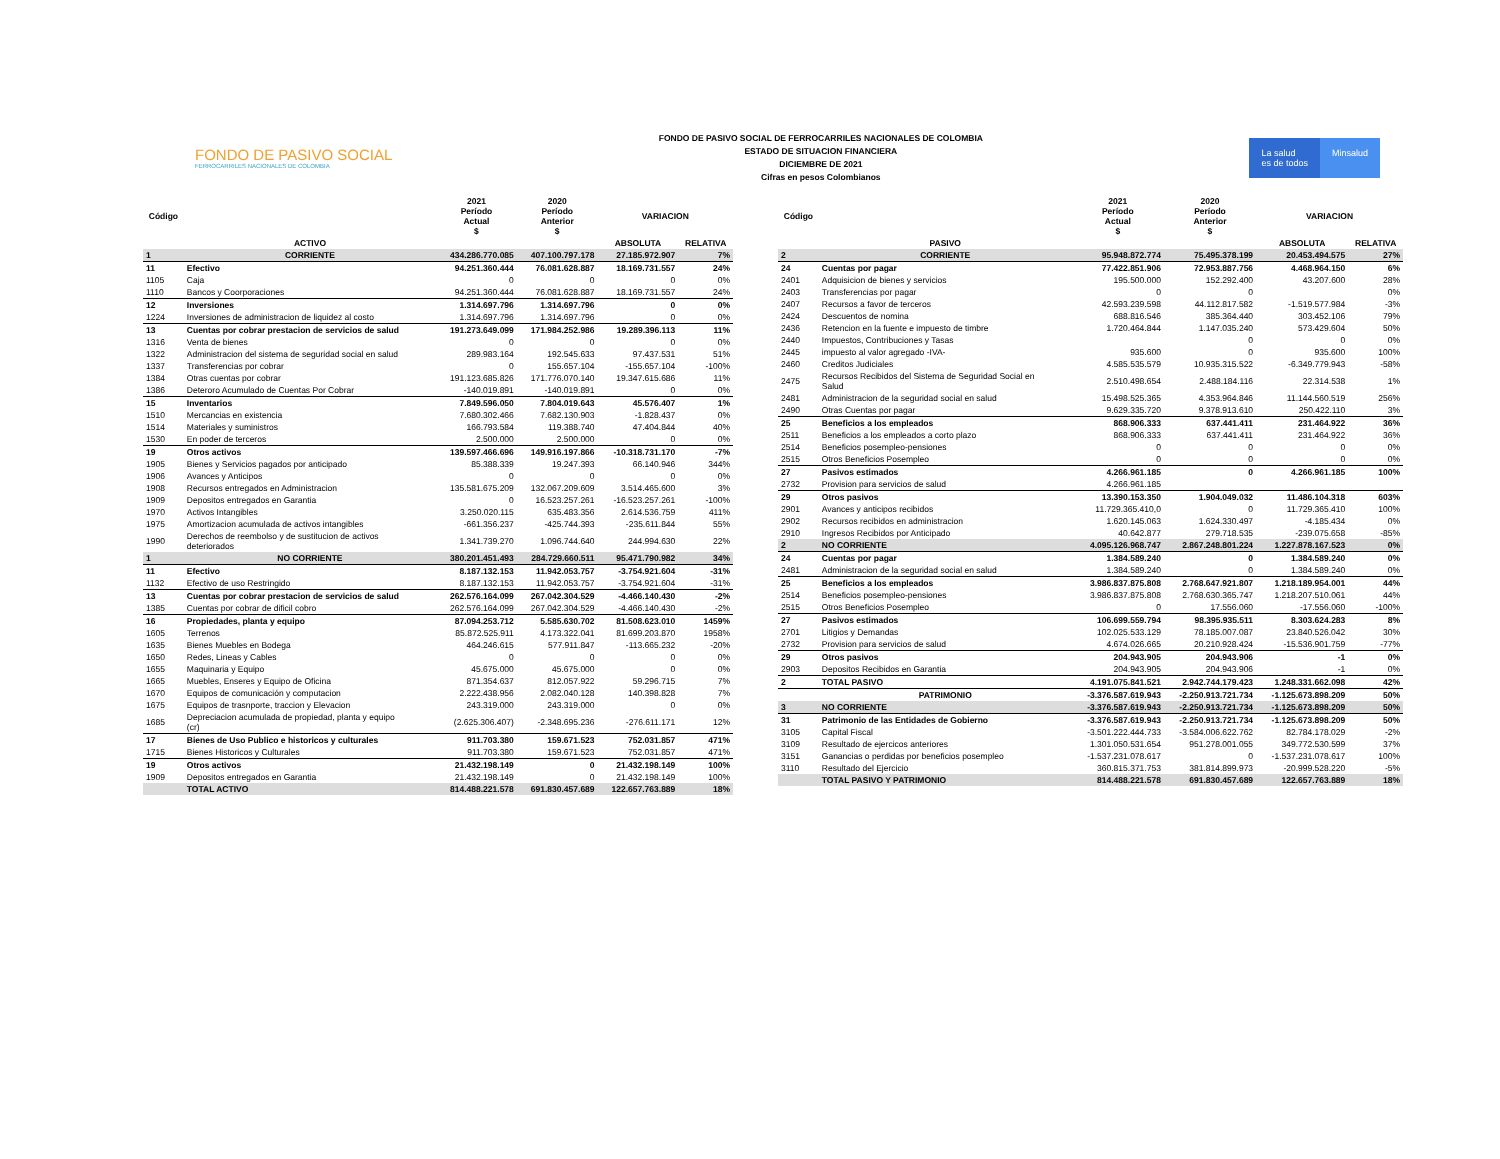FONDO DE PASIVO SOCIAL
FERROCARRILES NACIONALES DE COLOMBIA
FONDO DE PASIVO SOCIAL DE FERROCARRILES NACIONALES DE COLOMBIA
ESTADO DE SITUACION FINANCIERA
DICIEMBRE DE 2021
Cifras en pesos Colombianos
La salud
es de todos
Minsalud
| Código | | 2021 Período Actual $ | 2020 Período Anterior $ | VARIACION | |
| --- | --- | --- | --- | --- | --- |
| | ACTIVO | | | ABSOLUTA | RELATIVA |
| 1 | CORRIENTE | 434.286.770.085 | 407.100.797.178 | 27.185.972.907 | 7% |
| 11 | Efectivo | 94.251.360.444 | 76.081.628.887 | 18.169.731.557 | 24% |
| 1105 | Caja | 0 | 0 | 0 | 0% |
| 1110 | Bancos y Coorporaciones | 94.251.360.444 | 76.081.628.887 | 18.169.731.557 | 24% |
| 12 | Inversiones | 1.314.697.796 | 1.314.697.796 | 0 | 0% |
| 1224 | Inversiones de administracion de liquidez al costo | 1.314.697.796 | 1.314.697.796 | 0 | 0% |
| 13 | Cuentas por cobrar prestacion de servicios de salud | 191.273.649.099 | 171.984.252.986 | 19.289.396.113 | 11% |
| 1316 | Venta de bienes | 0 | 0 | 0 | 0% |
| 1322 | Administracion del sistema de seguridad social en salud | 289.983.164 | 192.545.633 | 97.437.531 | 51% |
| 1337 | Transferencias por cobrar | 0 | 155.657.104 | -155.657.104 | -100% |
| 1384 | Otras cuentas por cobrar | 191.123.685.826 | 171.776.070.140 | 19.347.615.686 | 11% |
| 1386 | Deteroro Acumulado de Cuentas Por Cobrar | -140.019.891 | -140.019.891 | 0 | 0% |
| 15 | Inventarios | 7.849.596.050 | 7.804.019.643 | 45.576.407 | 1% |
| 1510 | Mercancias en existencia | 7.680.302.466 | 7.682.130.903 | -1.828.437 | 0% |
| 1514 | Materiales y suministros | 166.793.584 | 119.388.740 | 47.404.844 | 40% |
| 1530 | En poder de terceros | 2.500.000 | 2.500.000 | 0 | 0% |
| 19 | Otros activos | 139.597.466.696 | 149.916.197.866 | -10.318.731.170 | -7% |
| 1905 | Bienes y Servicios pagados por anticipado | 85.388.339 | 19.247.393 | 66.140.946 | 344% |
| 1906 | Avances y Anticipos | 0 | 0 | 0 | 0% |
| 1908 | Recursos entregados en Administracion | 135.581.675.209 | 132.067.209.609 | 3.514.465.600 | 3% |
| 1909 | Depositos entregados en Garantia | 0 | 16.523.257.261 | -16.523.257.261 | -100% |
| 1970 | Activos Intangibles | 3.250.020.115 | 635.483.356 | 2.614.536.759 | 411% |
| 1975 | Amortizacion acumulada de activos intangibles | -661.356.237 | -425.744.393 | -235.611.844 | 55% |
| 1990 | Derechos de reembolso y de sustitucion de activos deteriorados | 1.341.739.270 | 1.096.744.640 | 244.994.630 | 22% |
| 1 | NO CORRIENTE | 380.201.451.493 | 284.729.660.511 | 95.471.790.982 | 34% |
| 11 | Efectivo | 8.187.132.153 | 11.942.053.757 | -3.754.921.604 | -31% |
| 1132 | Efectivo de uso Restringido | 8.187.132.153 | 11.942.053.757 | -3.754.921.604 | -31% |
| 13 | Cuentas por cobrar prestacion de servicios de salud | 262.576.164.099 | 267.042.304.529 | -4.466.140.430 | -2% |
| 1385 | Cuentas por cobrar de dificil cobro | 262.576.164.099 | 267.042.304.529 | -4.466.140.430 | -2% |
| 16 | Propiedades, planta y equipo | 87.094.253.712 | 5.585.630.702 | 81.508.623.010 | 1459% |
| 1605 | Terrenos | 85.872.525.911 | 4.173.322.041 | 81.699.203.870 | 1958% |
| 1635 | Bienes Muebles en Bodega | 464.246.615 | 577.911.847 | -113.665.232 | -20% |
| 1650 | Redes, Lineas y Cables | 0 | 0 | 0 | 0% |
| 1655 | Maquinaria y Equipo | 45.675.000 | 45.675.000 | 0 | 0% |
| 1665 | Muebles, Enseres y Equipo de Oficina | 871.354.637 | 812.057.922 | 59.296.715 | 7% |
| 1670 | Equipos de comunicación y computacion | 2.222.438.956 | 2.082.040.128 | 140.398.828 | 7% |
| 1675 | Equipos de trasnporte, traccion y Elevacion | 243.319.000 | 243.319.000 | 0 | 0% |
| 1685 | Depreciacion acumulada de propiedad, planta y equipo (cr) | (2.625.306.407) | -2.348.695.236 | -276.611.171 | 12% |
| 17 | Bienes de Uso Publico e historicos y culturales | 911.703.380 | 159.671.523 | 752.031.857 | 471% |
| 1715 | Bienes Historicos y Culturales | 911.703.380 | 159.671.523 | 752.031.857 | 471% |
| 19 | Otros activos | 21.432.198.149 | 0 | 21.432.198.149 | 100% |
| 1909 | Depositos entregados en Garantia | 21.432.198.149 | 0 | 21.432.198.149 | 100% |
| | TOTAL ACTIVO | 814.488.221.578 | 691.830.457.689 | 122.657.763.889 | 18% |
| Código | | 2021 Período Actual $ | 2020 Período Anterior $ | VARIACION | |
| --- | --- | --- | --- | --- | --- |
| | PASIVO | | | ABSOLUTA | RELATIVA |
| 2 | CORRIENTE | 95.948.872.774 | 75.495.378.199 | 20.453.494.575 | 27% |
| 24 | Cuentas por pagar | 77.422.851.906 | 72.953.887.756 | 4.468.964.150 | 6% |
| 2401 | Adquisicion de bienes y servicios | 195.500.000 | 152.292.400 | 43.207.600 | 28% |
| 2403 | Transferencias por pagar | 0 | 0 | | 0% |
| 2407 | Recursos a favor de terceros | 42.593.239.598 | 44.112.817.582 | -1.519.577.984 | -3% |
| 2424 | Descuentos de nomina | 688.816.546 | 385.364.440 | 303.452.106 | 79% |
| 2436 | Retencion en la fuente e impuesto de timbre | 1.720.464.844 | 1.147.035.240 | 573.429.604 | 50% |
| 2440 | Impuestos, Contribuciones y Tasas | | 0 | 0 | 0% |
| 2445 | impuesto al valor agregado -IVA- | 935.600 | 0 | 935.600 | 100% |
| 2460 | Creditos Judiciales | 4.585.535.579 | 10.935.315.522 | -6.349.779.943 | -58% |
| 2475 | Recursos Recibidos del Sistema de Seguridad Social en Salud | 2.510.498.654 | 2.488.184.116 | 22.314.538 | 1% |
| 2481 | Administracion de la seguridad social en salud | 15.498.525.365 | 4.353.964.846 | 11.144.560.519 | 256% |
| 2490 | Otras Cuentas por pagar | 9.629.335.720 | 9.378.913.610 | 250.422.110 | 3% |
| 25 | Beneficios a los empleados | 868.906.333 | 637.441.411 | 231.464.922 | 36% |
| 2511 | Beneficios a los empleados a corto plazo | 868.906.333 | 637.441.411 | 231.464.922 | 36% |
| 2514 | Beneficios posempleo-pensiones | 0 | 0 | 0 | 0% |
| 2515 | Otros Beneficios Posempleo | 0 | 0 | 0 | 0% |
| 27 | Pasivos estimados | 4.266.961.185 | 0 | 4.266.961.185 | 100% |
| 2732 | Provision para servicios de salud | 4.266.961.185 | | | |
| 29 | Otros pasivos | 13.390.153.350 | 1.904.049.032 | 11.486.104.318 | 603% |
| 2901 | Avances y anticipos recibidos | 11.729.365.410,0 | 0 | 11.729.365.410 | 100% |
| 2902 | Recursos recibidos en administracion | 1.620.145.063 | 1.624.330.497 | -4.185.434 | 0% |
| 2910 | Ingresos Recibidos por Anticipado | 40.642.877 | 279.718.535 | -239.075.658 | -85% |
| 2 | NO CORRIENTE | 4.095.126.968.747 | 2.867.248.801.224 | 1.227.878.167.523 | 0% |
| 24 | Cuentas por pagar | 1.384.589.240 | 0 | 1.384.589.240 | 0% |
| 2481 | Administracion de la seguridad social en salud | 1.384.589.240 | 0 | 1.384.589.240 | 0% |
| 25 | Beneficios a los empleados | 3.986.837.875.808 | 2.768.647.921.807 | 1.218.189.954.001 | 44% |
| 2514 | Beneficios posempleo-pensiones | 3.986.837.875.808 | 2.768.630.365.747 | 1.218.207.510.061 | 44% |
| 2515 | Otros Beneficios Posempleo | 0 | 17.556.060 | -17.556.060 | -100% |
| 27 | Pasivos estimados | 106.699.559.794 | 98.395.935.511 | 8.303.624.283 | 8% |
| 2701 | Litigios y Demandas | 102.025.533.129 | 78.185.007.087 | 23.840.526.042 | 30% |
| 2732 | Provision para servicios de salud | 4.674.026.665 | 20.210.928.424 | -15.536.901.759 | -77% |
| 29 | Otros pasivos | 204.943.905 | 204.943.906 | -1 | 0% |
| 2903 | Depositos Recibidos en Garantia | 204.943.905 | 204.943.906 | -1 | 0% |
| 2 | TOTAL PASIVO | 4.191.075.841.521 | 2.942.744.179.423 | 1.248.331.662.098 | 42% |
| | PATRIMONIO | -3.376.587.619.943 | -2.250.913.721.734 | -1.125.673.898.209 | 50% |
| 3 | NO CORRIENTE | -3.376.587.619.943 | -2.250.913.721.734 | -1.125.673.898.209 | 50% |
| 31 | Patrimonio de las Entidades de Gobierno | -3.376.587.619.943 | -2.250.913.721.734 | -1.125.673.898.209 | 50% |
| 3105 | Capital Fiscal | -3.501.222.444.733 | -3.584.006.622.762 | 82.784.178.029 | -2% |
| 3109 | Resultado de ejercicos anteriores | 1.301.050.531.654 | 951.278.001.055 | 349.772.530.599 | 37% |
| 3151 | Ganancias o perdidas por beneficios posempleo | -1.537.231.078.617 | 0 | -1.537.231.078.617 | 100% |
| 3110 | Resultado del Ejercicio | 360.815.371.753 | 381.814.899.973 | -20.999.528.220 | -5% |
| | TOTAL PASIVO Y PATRIMONIO | 814.488.221.578 | 691.830.457.689 | 122.657.763.889 | 18% |